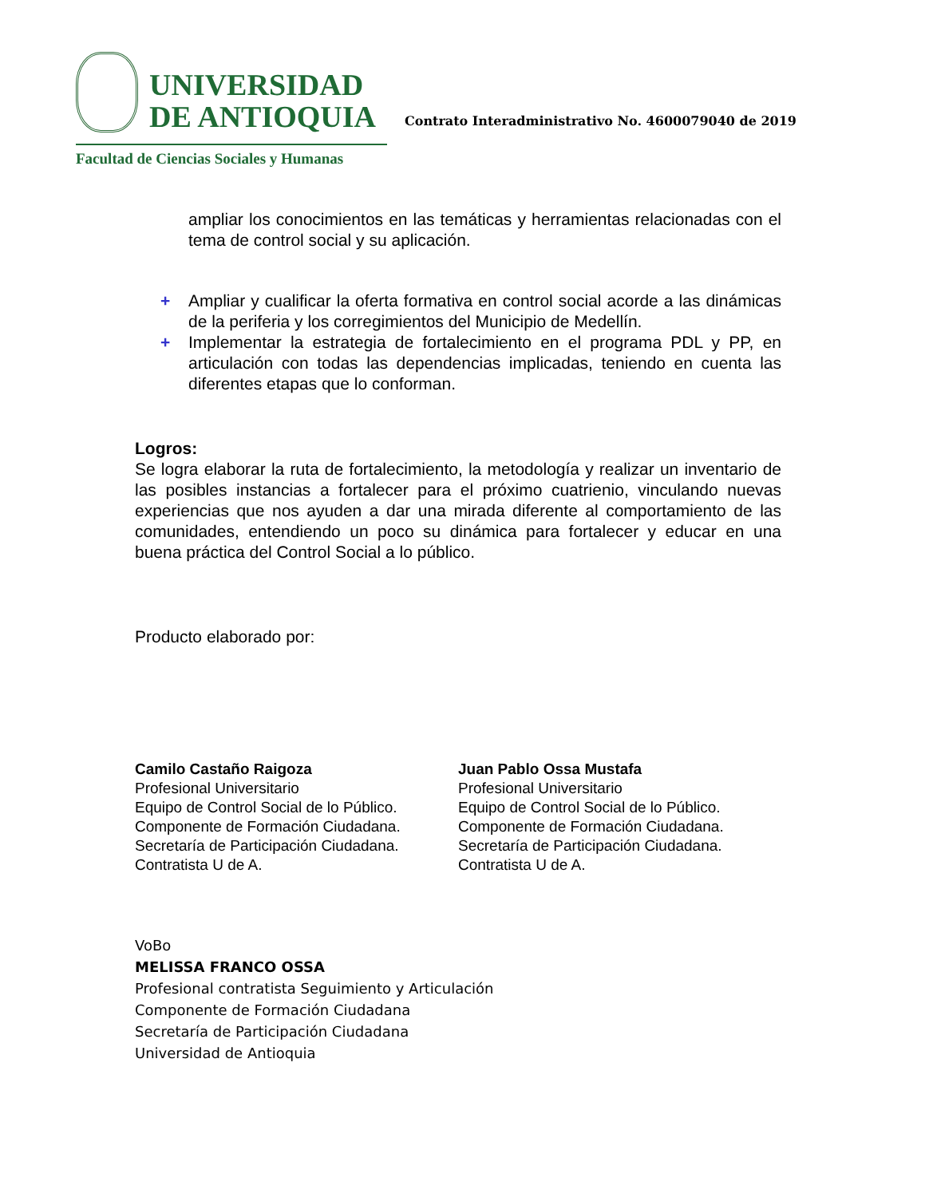UNIVERSIDAD
DE ANTIOQUIA
Facultad de Ciencias Sociales y Humanas
Contrato Interadministrativo No. 4600079040 de 2019
ampliar los conocimientos en las temáticas y herramientas relacionadas con el tema de control social y su aplicación.
+ Ampliar y cualificar la oferta formativa en control social acorde a las dinámicas de la periferia y los corregimientos del Municipio de Medellín.
+ Implementar la estrategia de fortalecimiento en el programa PDL y PP, en articulación con todas las dependencias implicadas, teniendo en cuenta las diferentes etapas que lo conforman.
Logros:
Se logra elaborar la ruta de fortalecimiento, la metodología y realizar un inventario de las posibles instancias a fortalecer para el próximo cuatrienio, vinculando nuevas experiencias que nos ayuden a dar una mirada diferente al comportamiento de las comunidades, entendiendo un poco su dinámica para fortalecer y educar en una buena práctica del Control Social a lo público.
Producto elaborado por:
Camilo Castaño Raigoza
Profesional Universitario
Equipo de Control Social de lo Público.
Componente de Formación Ciudadana.
Secretaría de Participación Ciudadana.
Contratista U de A.
Juan Pablo Ossa Mustafa
Profesional Universitario
Equipo de Control Social de lo Público.
Componente de Formación Ciudadana.
Secretaría de Participación Ciudadana.
Contratista U de A.
VoBo
MELISSA FRANCO OSSA
Profesional contratista Seguimiento y Articulación
Componente de Formación Ciudadana
Secretaría de Participación Ciudadana
Universidad de Antioquia